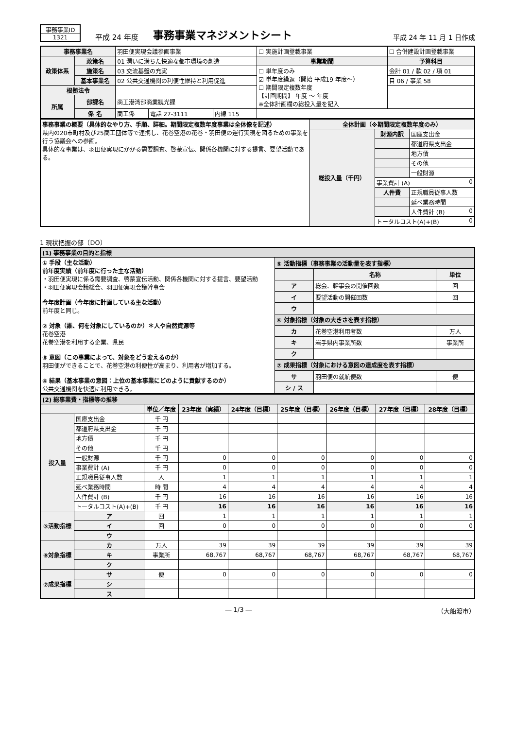事務事業ID
1321
平成 24 年度
事務事業マネジメントシート
平成 24 年 11 月 1 日作成
| 事務事業名 | | 羽田便実現会議参画事業 | | | ☐ 実施計画登載事業 | ☐ 合併建設計画登載事業 |
| 政策体系 | 政策名 | 01 潤いに満ちた快適な都市環境の創造 | | | 事業期間 | 予算科目 |
| | 施策名 | 03 交流基盤の充実 | | | ☐ 単年度のみ ☑ 単年度繰返（開始 平成19 年度～） ☐ 期間限定複数年度 【計画期間】 年度 ～ 年度 ※全体計画欄の総投入量を記入 | 会計 01 / 款 02 / 項 01 |
| | 基本事業名 | 02 公共交通機関の利便性維持と利用促進 | | | | 目 06 / 事業 58 |
| 根拠法令 | | | | | | |
| 所属 | 部課名 | 商工港湾部商業観光課 | | | | |
| | 係 名 | 商工係 | 電話 27-3111 | 内線 115 | | |
| 事務事業の概要（具体的なやり方、手順、詳細。期間限定複数年度事業は全体像を記述） 県内の20市町村及び25商工団体等で連携し、花巻空港の花巻・羽田便の運行実現を図るための事業を行う協議会への参画。 具体的な事業は、羽田便実現にかかる需要調査、啓蒙宣伝、関係各機関に対する提言、要望活動である。 | 全体計画（※期間限定複数年度のみ） | | |
| | 総投入量（千円） | 財源内訳 | 国庫支出金 |
| | | | 都道府県支出金 |
| | | | 地方債 |
| | | | その他 |
| | | | 一般財源 |
| | | 事業費計 (A) 0 | |
| | | 人件費 | 正規職員従事人数 |
| | | | 延べ業務時間 |
| | | | 人件費計 (B) 0 |
| | | トータルコスト(A)+(B) 0 | |
1 現状把握の部（DO）
| (1) 事務事業の目的と指標 | | | |
| ① 手段（主な活動） 前年度実績（前年度に行った主な活動） ・羽田便実現に係る需要調査、啓蒙宣伝活動、関係各機関に対する提言、要望活動 ・羽田便実現会議総会、羽田便実現会議幹事会 今年度計画（今年度に計画している主な活動） 前年度と同じ。 ② 対象（誰、何を対象にしているのか）＊人や自然資源等 花巻空港 花巻空港を利用する企業、県民 ③ 意図（この事業によって、対象をどう変えるのか） 羽田便ができることで、花巻空港の利便性が高まり、利用者が増加する。 ④ 結果（基本事業の意図：上位の基本事業にどのように貢献するのか） 公共交通機関を快適に利用できる。 | ⑤ 活動指標（事務事業の活動量を表す指標） | | |
| | | 名称 | 単位 |
| | ア | 総会、幹事会の開催回数 | 回 |
| | イ | 要望活動の開催回数 | 回 |
| | ウ | | |
| | ⑥ 対象指標（対象の大きさを表す指標） | | |
| | カ | 花巻空港利用者数 | 万人 |
| | キ | 岩手県内事業所数 | 事業所 |
| | ク | | |
| | ⑦ 成果指標（対象における意図の達成度を表す指標） | | |
| | サ | 羽田便の就航便数 | 便 |
| | シ / ス | | |
| (2) 総事業費・指標等の推移 | | | | | | | | |
| | | 単位／年度 | 23年度（実績） | 24年度（目標） | 25年度（目標） | 26年度（目標） | 27年度（目標） | 28年度（目標） |
| 投入量 | 国庫支出金 | 千 円 | | | | | | |
| | 都道府県支出金 | 千 円 | | | | | | |
| | 地方債 | 千 円 | | | | | | |
| | その他 | 千 円 | | | | | | |
| | 一般財源 | 千 円 | 0 | 0 | 0 | 0 | 0 | 0 |
| | 事業費計 (A) | 千 円 | 0 | 0 | 0 | 0 | 0 | 0 |
| | 正規職員従事人数 | 人 | 1 | 1 | 1 | 1 | 1 | 1 |
| | 延べ業務時間 | 時 間 | 4 | 4 | 4 | 4 | 4 | 4 |
| | 人件費計 (B) | 千 円 | 16 | 16 | 16 | 16 | 16 | 16 |
| | トータルコスト(A)+(B) | 千 円 | 16 | 16 | 16 | 16 | 16 | 16 |
| ⑤活動指標 | ア | 回 | 1 | 1 | 1 | 1 | 1 | 1 |
| | イ | 回 | 0 | 0 | 0 | 0 | 0 | 0 |
| | ウ | | | | | | | |
| ⑥対象指標 | カ | 万人 | 39 | 39 | 39 | 39 | 39 | 39 |
| | キ | 事業所 | 68,767 | 68,767 | 68,767 | 68,767 | 68,767 | 68,767 |
| | ク | | | | | | | |
| ⑦成果指標 | サ | 便 | 0 | 0 | 0 | 0 | 0 | 0 |
| | シ | | | | | | | |
| | ス | | | | | | | |
― 1/3 ― （大船渡市）